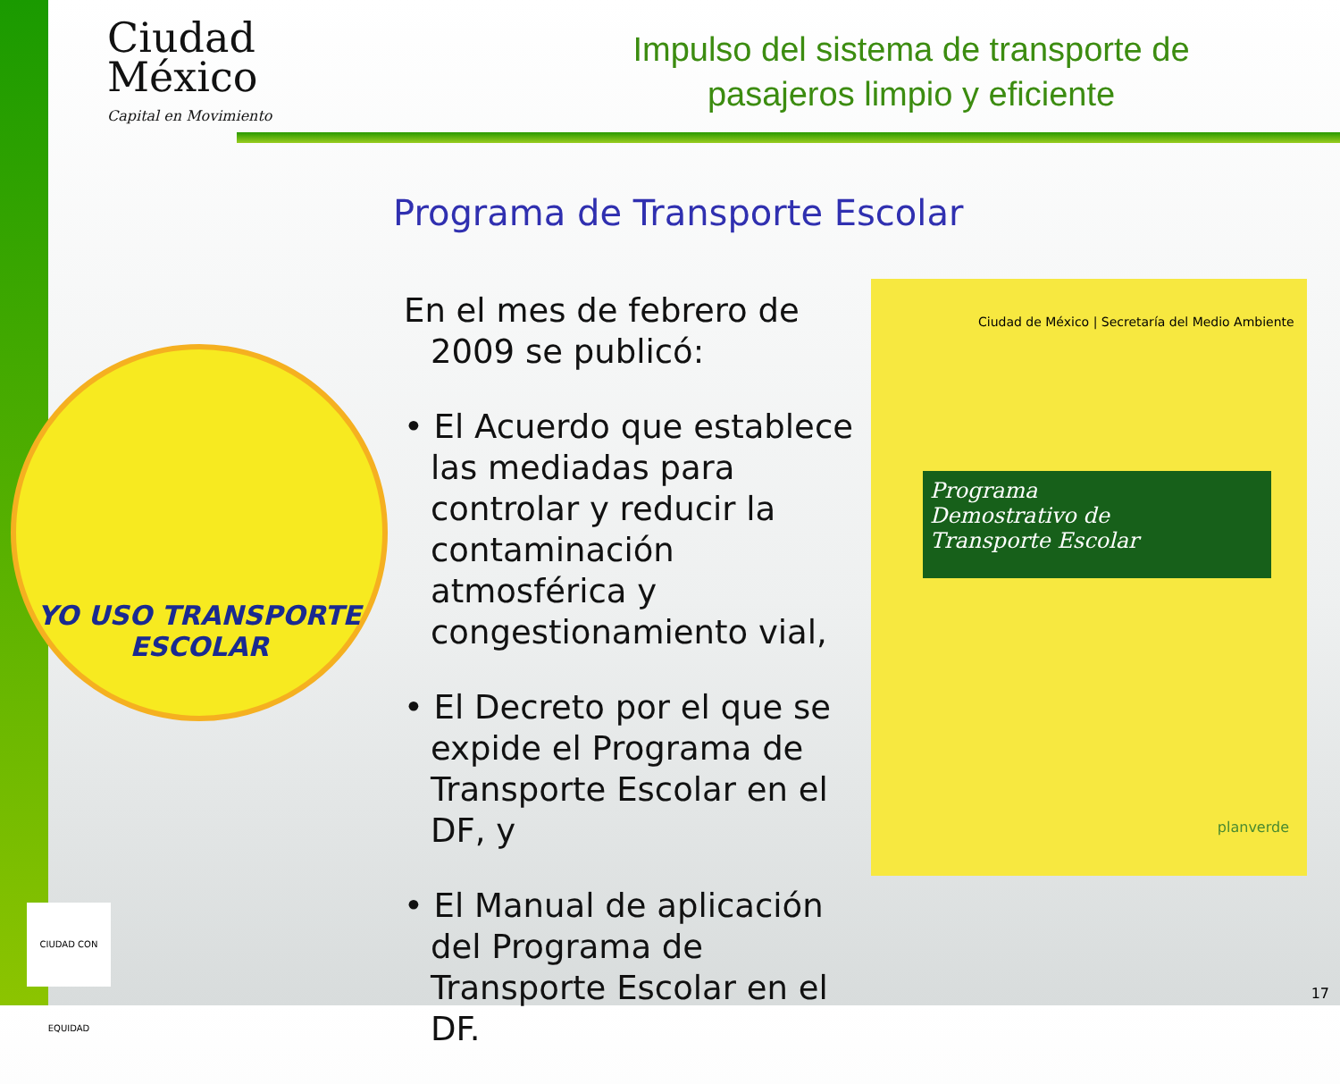Ciudad
México
Capital en Movimiento
Impulso del sistema de transporte de pasajeros limpio y eficiente
Programa de Transporte Escolar
YO USO TRANSPORTE ESCOLAR
En el mes de febrero de 2009 se publicó:
• El Acuerdo que establece las mediadas para controlar y reducir la contaminación atmosférica y congestionamiento vial,
• El Decreto por el que se expide el Programa de Transporte Escolar en el DF, y
• El Manual de aplicación del Programa de Transporte Escolar en el DF.
Ciudad de México | Secretaría del Medio Ambiente
Programa
Demostrativo de
Transporte Escolar
planverde
CIUDAD CON EQUIDAD
17